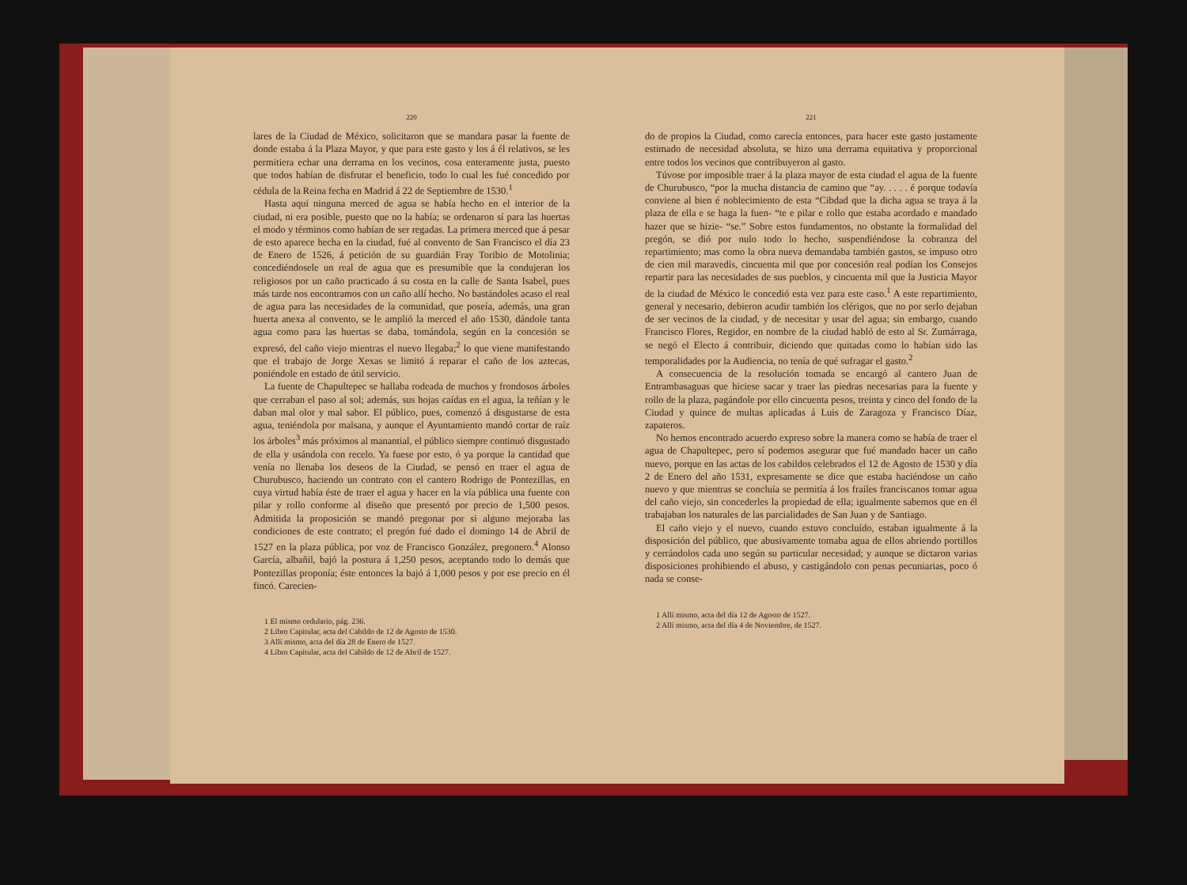220
lares de la Ciudad de México, solicitaron que se mandara pasar la fuente de donde estaba á la Plaza Mayor, y que para este gasto y los á él relativos, se les permitiera echar una derrama en los vecinos, cosa enteramente justa, puesto que todos habían de disfrutar el beneficio, todo lo cual les fué concedido por cédula de la Reina fecha en Madrid á 22 de Septiembre de 1530.<sup>1</sup>
Hasta aquí ninguna merced de agua se había hecho en el interior de la ciudad, ni era posible, puesto que no la había; se ordenaron sí para las huertas el modo y términos como habían de ser regadas. La primera merced que á pesar de esto aparece hecha en la ciudad, fué al convento de San Francisco el día 23 de Enero de 1526, á petición de su guardián Fray Toribio de Motolinia; concediéndosele un real de agua que es presumible que la condujeran los religiosos por un caño practicado á su costa en la calle de Santa Isabel, pues más tarde nos encontramos con un caño allí hecho. No bastándoles acaso el real de agua para las necesidades de la comunidad, que poseía, además, una gran huerta anexa al convento, se le amplió la merced el año 1530, dándole tanta agua como para las huertas se daba, tomándola, según en la concesión se expresó, del caño viejo mientras el nuevo llegaba;<sup>2</sup> lo que viene manifestando que el trabajo de Jorge Xexas se limitó á reparar el caño de los aztecas, poniéndole en estado de útil servicio.
La fuente de Chapultepec se hallaba rodeada de muchos y frondosos árboles que cerraban el paso al sol; además, sus hojas caídas en el agua, la teñían y le daban mal olor y mal sabor. El público, pues, comenzó á disgustarse de esta agua, teniéndola por malsana, y aunque el Ayuntamiento mandó cortar de raíz los árboles<sup>3</sup> más próximos al manantial, el público siempre continuó disgustado de ella y usándola con recelo. Ya fuese por esto, ó ya porque la cantidad que venía no llenaba los deseos de la Ciudad, se pensó en traer el agua de Churubusco, haciendo un contrato con el cantero Rodrigo de Pontezillas, en cuya virtud había éste de traer el agua y hacer en la vía pública una fuente con pilar y rollo conforme al diseño que presentó por precio de 1,500 pesos. Admitida la proposición se mandó pregonar por si alguno mejoraba las condiciones de este contrato; el pregón fué dado el domingo 14 de Abril de 1527 en la plaza pública, por voz de Francisco González, pregonero.<sup>4</sup> Alonso García, albañil, bajó la postura á 1,250 pesos, aceptando todo lo demás que Pontezillas proponía; éste entonces la bajó á 1,000 pesos y por ese precio en él fincó. Carecien-
1 El mismo cedulario, pág. 236.
2 Libro Capitular, acta del Cabildo de 12 de Agosto de 1530.
3 Allí mismo, acta del día 28 de Enero de 1527.
4 Libro Capitular, acta del Cabildo de 12 de Abril de 1527.
221
do de propios la Ciudad, como carecía entonces, para hacer este gasto justamente estimado de necesidad absoluta, se hizo una derrama equitativa y proporcional entre todos los vecinos que contribuyeron al gasto.
Túvose por imposible traer á la plaza mayor de esta ciudad el agua de la fuente de Churubusco, “por la mucha distancia de camino que “ay. . . . . é porque todavía conviene al bien é noblecimiento de esta “Cibdad que la dicha agua se traya á la plaza de ella e se haga la fuen- “te e pilar e rollo que estaba acordado e mandado hazer que se hizie- “se.” Sobre estos fundamentos, no obstante la formalidad del pregón, se dió por nulo todo lo hecho, suspendiéndose la cobranza del repartimiento; mas como la obra nueva demandaba también gastos, se impuso otro de cien mil maravedís, cincuenta mil que por concesión real podían los Consejos repartir para las necesidades de sus pueblos, y cincuenta mil que la Justicia Mayor de la ciudad de México le concedió esta vez para este caso.<sup>1</sup> A este repartimiento, general y necesario, debieron acudir también los clérigos, que no por serlo dejaban de ser vecinos de la ciudad, y de necesitar y usar del agua; sin embargo, cuando Francisco Flores, Regidor, en nombre de la ciudad habló de esto al Sr. Zumárraga, se negó el Electo á contribuir, diciendo que quitadas como lo habían sido las temporalidades por la Audiencia, no tenía de qué sufragar el gasto.<sup>2</sup>
A consecuencia de la resolución tomada se encargó al cantero Juan de Entrambasaguas que hiciese sacar y traer las piedras necesarias para la fuente y rollo de la plaza, pagándole por ello cincuenta pesos, treinta y cinco del fondo de la Ciudad y quince de multas aplicadas á Luis de Zaragoza y Francisco Díaz, zapateros.
No hemos encontrado acuerdo expreso sobre la manera como se había de traer el agua de Chapultepec, pero sí podemos asegurar que fué mandado hacer un caño nuevo, porque en las actas de los cabildos celebrados el 12 de Agosto de 1530 y día 2 de Enero del año 1531, expresamente se dice que estaba haciéndose un caño nuevo y que mientras se concluía se permitía á los frailes franciscanos tomar agua del caño viejo, sin concederles la propiedad de ella; igualmente sabemos que en él trabajaban los naturales de las parcialidades de San Juan y de Santiago.
El caño viejo y el nuevo, cuando estuvo concluído, estaban igualmente á la disposición del público, que abusivamente tomaba agua de ellos abriendo portillos y cerrándolos cada uno según su particular necesidad; y aunque se dictaron varias disposiciones prohibiendo el abuso, y castigándolo con penas pecuniarias, poco ó nada se conse-
1 Allí mismo, acta del día 12 de Agosto de 1527.
2 Allí mismo, acta del día 4 de Noviembre, de 1527.